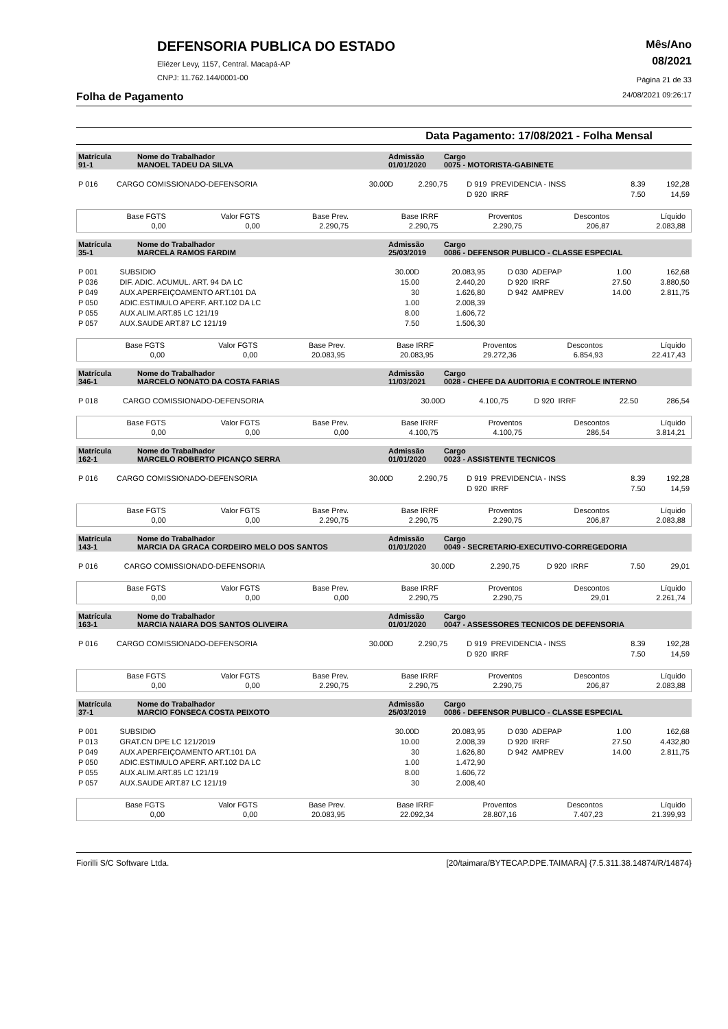DEFENSORIA PUBLICA DO ESTADO
Eliézer Levy, 1157, Central. Macapá-AP
CNPJ: 11.762.144/0001-00
Mês/Ano
08/2021
Página 21 de 33
Folha de Pagamento 24/08/2021 09:26:17
Data Pagamento: 17/08/2021 - Folha Mensal
| Matrícula 91-1 | Nome do Trabalhador MANOEL TADEU DA SILVA | Admissão 01/01/2020 | Cargo 0075 - MOTORISTA-GABINETE |
| P 016 | CARGO COMISSIONADO-DEFENSORIA | 30.00D | 2.290,75 | D 919 | PREVIDENCIA - INSS | 8.39 | 192,28 |
| | | | | D 920 | IRRF | 7.50 | 14,59 |
| Base FGTS 0,00 | Valor FGTS 0,00 | Base Prev. 2.290,75 | Base IRRF 2.290,75 | Proventos 2.290,75 | Descontos 206,87 | Líquido 2.083,88 |
| Matrícula 35-1 | Nome do Trabalhador MARCELA RAMOS FARDIM | Admissão 25/03/2019 | Cargo 0086 - DEFENSOR PUBLICO - CLASSE ESPECIAL |
| P 001 | SUBSIDIO | 30.00D | 20.083,95 | D 030 | ADEPAP | 1.00 | 162,68 |
| P 036 | DIF. ADIC. ACUMUL. ART. 94 DA LC | 15.00 | 2.440,20 | D 920 | IRRF | 27.50 | 3.880,50 |
| P 049 | AUX.APERFEIÇOAMENTO ART.101 DA | 30 | 1.626,80 | D 942 | AMPREV | 14.00 | 2.811,75 |
| P 050 | ADIC.ESTIMULO APERF. ART.102 DA LC | 1.00 | 2.008,39 | | | | |
| P 055 | AUX.ALIM.ART.85 LC 121/19 | 8.00 | 1.606,72 | | | | |
| P 057 | AUX.SAUDE ART.87 LC 121/19 | 7.50 | 1.506,30 | | | | |
| Base FGTS 0,00 | Valor FGTS 0,00 | Base Prev. 20.083,95 | Base IRRF 20.083,95 | Proventos 29.272,36 | Descontos 6.854,93 | Líquido 22.417,43 |
| Matrícula 346-1 | Nome do Trabalhador MARCELO NONATO DA COSTA FARIAS | Admissão 11/03/2021 | Cargo 0028 - CHEFE DA AUDITORIA E CONTROLE INTERNO |
| P 018 | CARGO COMISSIONADO-DEFENSORIA | 30.00D | 4.100,75 | D 920 | IRRF | 22.50 | 286,54 |
| Base FGTS 0,00 | Valor FGTS 0,00 | Base Prev. 0,00 | Base IRRF 4.100,75 | Proventos 4.100,75 | Descontos 286,54 | Líquido 3.814,21 |
| Matrícula 162-1 | Nome do Trabalhador MARCELO ROBERTO PICANÇO SERRA | Admissão 01/01/2020 | Cargo 0023 - ASSISTENTE TECNICOS |
| P 016 | CARGO COMISSIONADO-DEFENSORIA | 30.00D | 2.290,75 | D 919 | PREVIDENCIA - INSS | 8.39 | 192,28 |
| | | | | D 920 | IRRF | 7.50 | 14,59 |
| Base FGTS 0,00 | Valor FGTS 0,00 | Base Prev. 2.290,75 | Base IRRF 2.290,75 | Proventos 2.290,75 | Descontos 206,87 | Líquido 2.083,88 |
| Matrícula 143-1 | Nome do Trabalhador MARCIA DA GRACA CORDEIRO MELO DOS SANTOS | Admissão 01/01/2020 | Cargo 0049 - SECRETARIO-EXECUTIVO-CORREGEDORIA |
| P 016 | CARGO COMISSIONADO-DEFENSORIA | 30.00D | 2.290,75 | D 920 | IRRF | 7.50 | 29,01 |
| Base FGTS 0,00 | Valor FGTS 0,00 | Base Prev. 0,00 | Base IRRF 2.290,75 | Proventos 2.290,75 | Descontos 29,01 | Líquido 2.261,74 |
| Matrícula 163-1 | Nome do Trabalhador MARCIA NAIARA DOS SANTOS OLIVEIRA | Admissão 01/01/2020 | Cargo 0047 - ASSESSORES TECNICOS DE DEFENSORIA |
| P 016 | CARGO COMISSIONADO-DEFENSORIA | 30.00D | 2.290,75 | D 919 | PREVIDENCIA - INSS | 8.39 | 192,28 |
| | | | | D 920 | IRRF | 7.50 | 14,59 |
| Base FGTS 0,00 | Valor FGTS 0,00 | Base Prev. 2.290,75 | Base IRRF 2.290,75 | Proventos 2.290,75 | Descontos 206,87 | Líquido 2.083,88 |
| Matrícula 37-1 | Nome do Trabalhador MARCIO FONSECA COSTA PEIXOTO | Admissão 25/03/2019 | Cargo 0086 - DEFENSOR PUBLICO - CLASSE ESPECIAL |
| P 001 | SUBSIDIO | 30.00D | 20.083,95 | D 030 | ADEPAP | 1.00 | 162,68 |
| P 013 | GRAT.CN DPE LC 121/2019 | 10.00 | 2.008,39 | D 920 | IRRF | 27.50 | 4.432,80 |
| P 049 | AUX.APERFEIÇOAMENTO ART.101 DA | 30 | 1.626,80 | D 942 | AMPREV | 14.00 | 2.811,75 |
| P 050 | ADIC.ESTIMULO APERF. ART.102 DA LC | 1.00 | 1.472,90 | | | | |
| P 055 | AUX.ALIM.ART.85 LC 121/19 | 8.00 | 1.606,72 | | | | |
| P 057 | AUX.SAUDE ART.87 LC 121/19 | 30 | 2.008,40 | | | | |
| Base FGTS 0,00 | Valor FGTS 0,00 | Base Prev. 20.083,95 | Base IRRF 22.092,34 | Proventos 28.807,16 | Descontos 7.407,23 | Líquido 21.399,93 |
Fiorilli S/C Software Ltda. [20/taimara/BYTECAP.DPE.TAIMARA] {7.5.311.38.14874/R/14874}